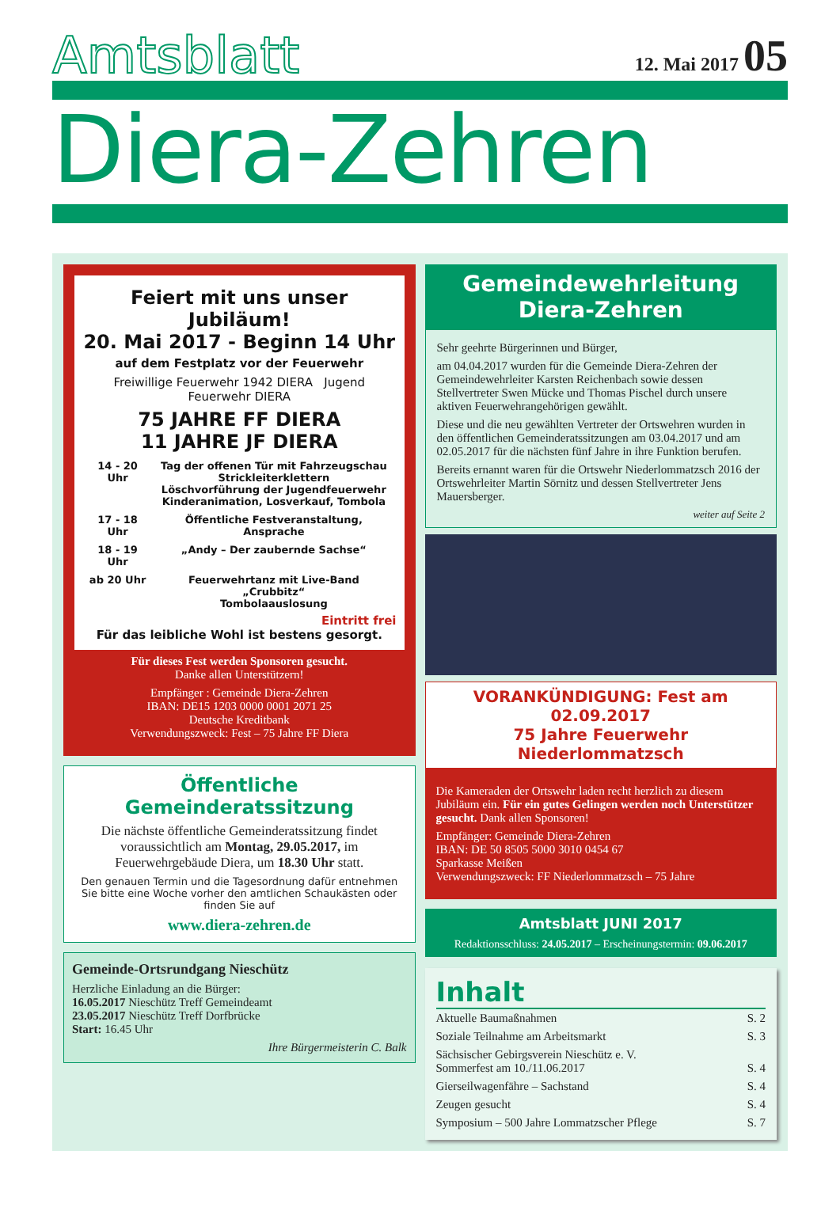Amtsblatt
12. Mai 2017 05
Diera-Zehren
Feiert mit uns unser Jubiläum!
20. Mai 2017 - Beginn 14 Uhr
auf dem Festplatz vor der Feuerwehr
Freiwillige Feuerwehr 1942 DIERA Jugend Feuerwehr DIERA
75 JAHRE FF DIERA
11 JAHRE JF DIERA
| 14 - 20 Uhr | Tag der offenen Tür mit Fahrzeugschau Strickleiterklettern Löschvorführung der Jugendfeuerwehr Kinderanimation, Losverkauf, Tombola |
| 17 - 18 Uhr | Öffentliche Festveranstaltung, Ansprache |
| 18 - 19 Uhr | „Andy – Der zaubernde Sachse“ |
| ab 20 Uhr | Feuerwehrtanz mit Live-Band „Crubbitz“ Tombolaauslosung |
Eintritt frei
Für das leibliche Wohl ist bestens gesorgt.
Für dieses Fest werden Sponsoren gesucht.
Danke allen Unterstützern!
Empfänger : Gemeinde Diera-Zehren
IBAN: DE15 1203 0000 0001 2071 25
Deutsche Kreditbank
Verwendungszweck: Fest – 75 Jahre FF Diera
Öffentliche Gemeinderatssitzung
Die nächste öffentliche Gemeinderatssitzung findet voraussichtlich am Montag, 29.05.2017, im Feuerwehrgebäude Diera, um 18.30 Uhr statt.
Den genauen Termin und die Tagesordnung dafür entnehmen Sie bitte eine Woche vorher den amtlichen Schaukästen oder finden Sie auf
www.diera-zehren.de
Gemeinde-Ortsrundgang Nieschütz
Herzliche Einladung an die Bürger:
16.05.2017 Nieschütz Treff Gemeindeamt
23.05.2017 Nieschütz Treff Dorfbrücke
Start: 16.45 Uhr
Ihre Bürgermeisterin C. Balk
Gemeindewehrleitung
Diera-Zehren
Sehr geehrte Bürgerinnen und Bürger,
am 04.04.2017 wurden für die Gemeinde Diera-Zehren der Gemeindewehrleiter Karsten Reichenbach sowie dessen Stellvertreter Swen Mücke und Thomas Pischel durch unsere aktiven Feuerwehrangehörigen gewählt.
Diese und die neu gewählten Vertreter der Ortswehren wurden in den öffentlichen Gemeinderatssitzungen am 03.04.2017 und am 02.05.2017 für die nächsten fünf Jahre in ihre Funktion berufen.
Bereits ernannt waren für die Ortswehr Niederlommatzsch 2016 der Ortswehrleiter Martin Sörnitz und dessen Stellvertreter Jens Mauersberger.
weiter auf Seite 2
VORANKÜNDIGUNG: Fest am 02.09.2017
75 Jahre Feuerwehr Niederlommatzsch
Die Kameraden der Ortswehr laden recht herzlich zu diesem Jubiläum ein. Für ein gutes Gelingen werden noch Unterstützer gesucht. Dank allen Sponsoren!
Empfänger: Gemeinde Diera-Zehren
IBAN: DE 50 8505 5000 3010 0454 67
Sparkasse Meißen
Verwendungszweck: FF Niederlommatzsch – 75 Jahre
Amtsblatt JUNI 2017
Redaktionsschluss: 24.05.2017 – Erscheinungstermin: 09.06.2017
Inhalt
| Aktuelle Baumaßnahmen | S. 2 |
| Soziale Teilnahme am Arbeitsmarkt | S. 3 |
| Sächsischer Gebirgsverein Nieschütz e. V. Sommerfest am 10./11.06.2017 | S. 4 |
| Gierseilwagenfähre – Sachstand | S. 4 |
| Zeugen gesucht | S. 4 |
| Symposium – 500 Jahre Lommatzscher Pflege | S. 7 |